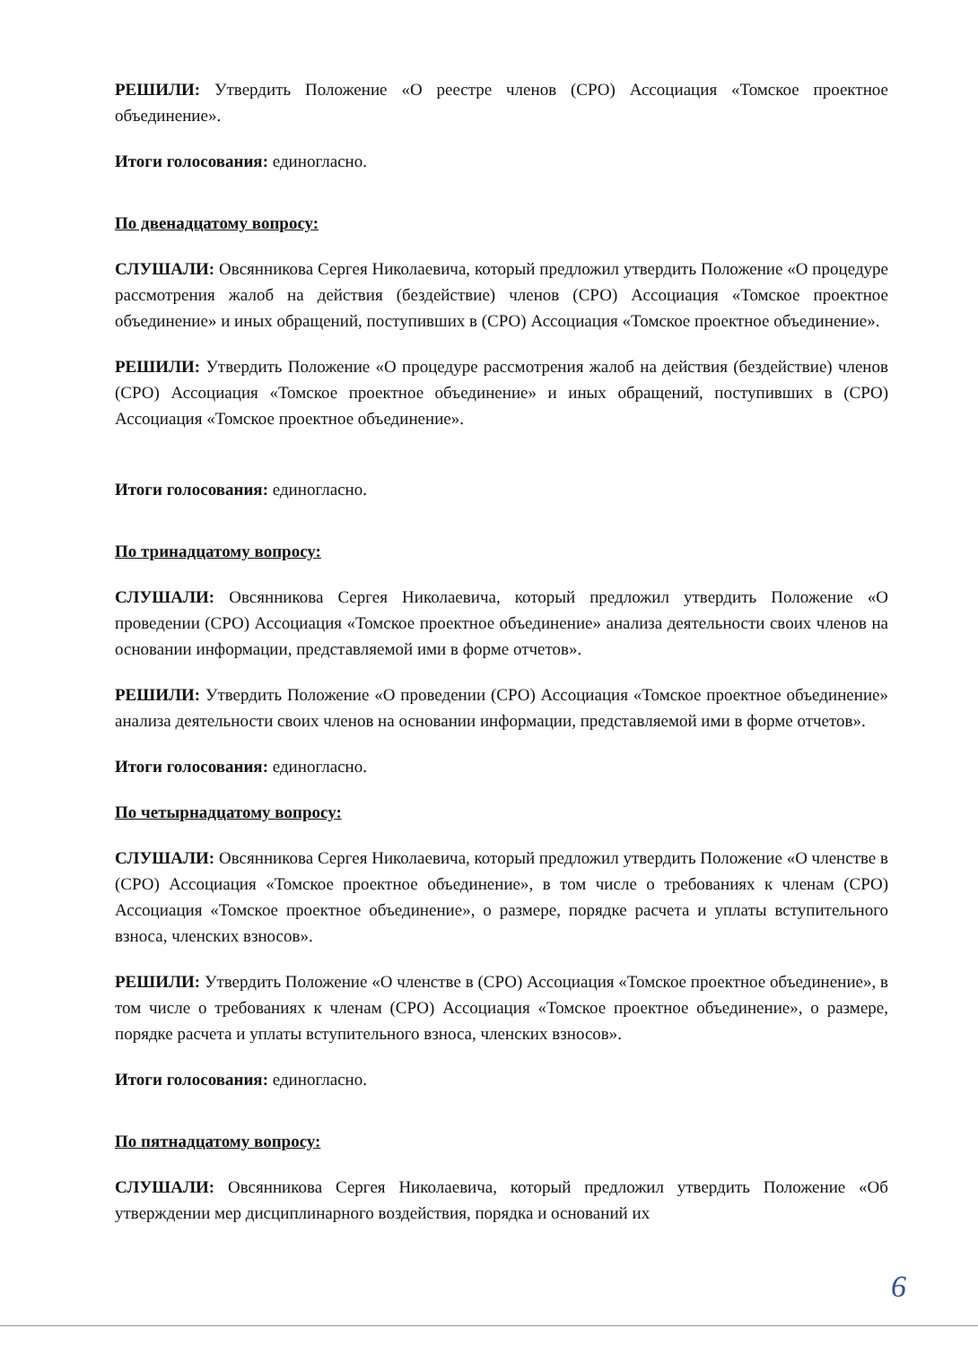РЕШИЛИ: Утвердить Положение «О реестре членов (СРО) Ассоциация «Томское проектное объединение».
Итоги голосования: единогласно.
По двенадцатому вопросу:
СЛУШАЛИ: Овсянникова Сергея Николаевича, который предложил утвердить Положение «О процедуре рассмотрения жалоб на действия (бездействие) членов (СРО) Ассоциация «Томское проектное объединение» и иных обращений, поступивших в (СРО) Ассоциация «Томское проектное объединение».
РЕШИЛИ: Утвердить Положение «О процедуре рассмотрения жалоб на действия (бездействие) членов (СРО) Ассоциация «Томское проектное объединение» и иных обращений, поступивших в (СРО) Ассоциация «Томское проектное объединение».
Итоги голосования: единогласно.
По тринадцатому вопросу:
СЛУШАЛИ: Овсянникова Сергея Николаевича, который предложил утвердить Положение «О проведении (СРО) Ассоциация «Томское проектное объединение» анализа деятельности своих членов на основании информации, представляемой ими в форме отчетов».
РЕШИЛИ: Утвердить Положение «О проведении (СРО) Ассоциация «Томское проектное объединение» анализа деятельности своих членов на основании информации, представляемой ими в форме отчетов».
Итоги голосования: единогласно.
По четырнадцатому вопросу:
СЛУШАЛИ: Овсянникова Сергея Николаевича, который предложил утвердить Положение «О членстве в (СРО) Ассоциация «Томское проектное объединение», в том числе о требованиях к членам (СРО) Ассоциация «Томское проектное объединение», о размере, порядке расчета и уплаты вступительного взноса, членских взносов».
РЕШИЛИ: Утвердить Положение «О членстве в (СРО) Ассоциация «Томское проектное объединение», в том числе о требованиях к членам (СРО) Ассоциация «Томское проектное объединение», о размере, порядке расчета и уплаты вступительного взноса, членских взносов».
Итоги голосования: единогласно.
По пятнадцатому вопросу:
СЛУШАЛИ: Овсянникова Сергея Николаевича, который предложил утвердить Положение «Об утверждении мер дисциплинарного воздействия, порядка и оснований их
6